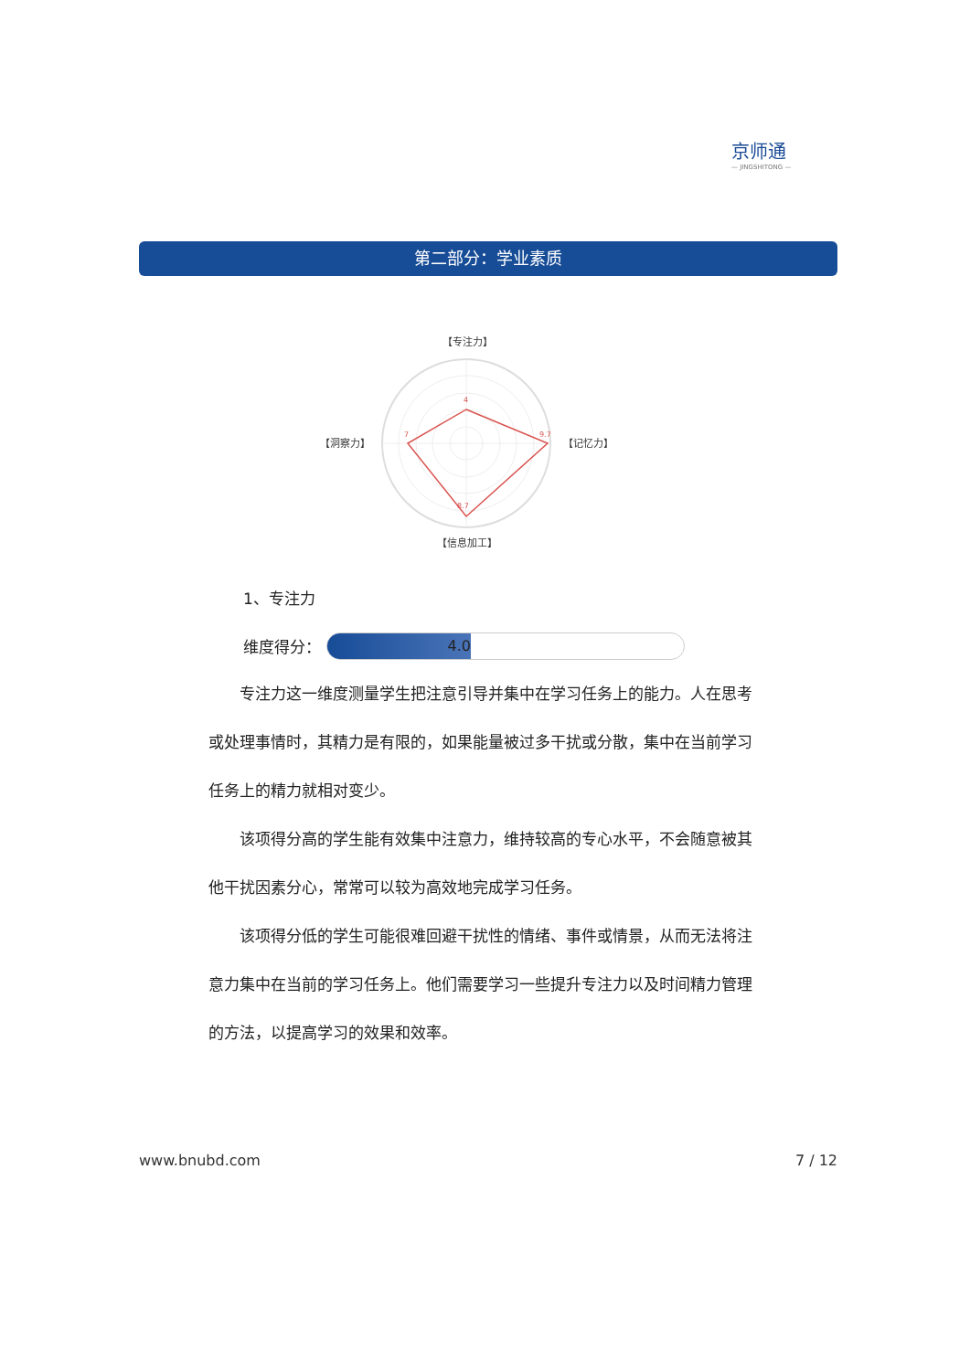京师通
— JINGSHITONG —
第二部分：学业素质
4
9.7
8.7
7
【专注力】
【记忆力】
【信息加工】
【洞察力】
1、专注力
维度得分：
4.0
专注力这一维度测量学生把注意引导并集中在学习任务上的能力。人在思考或处理事情时，其精力是有限的，如果能量被过多干扰或分散，集中在当前学习任务上的精力就相对变少。
该项得分高的学生能有效集中注意力，维持较高的专心水平，不会随意被其他干扰因素分心，常常可以较为高效地完成学习任务。
该项得分低的学生可能很难回避干扰性的情绪、事件或情景，从而无法将注意力集中在当前的学习任务上。他们需要学习一些提升专注力以及时间精力管理的方法，以提高学习的效果和效率。
www.bnubd.com 7 / 12